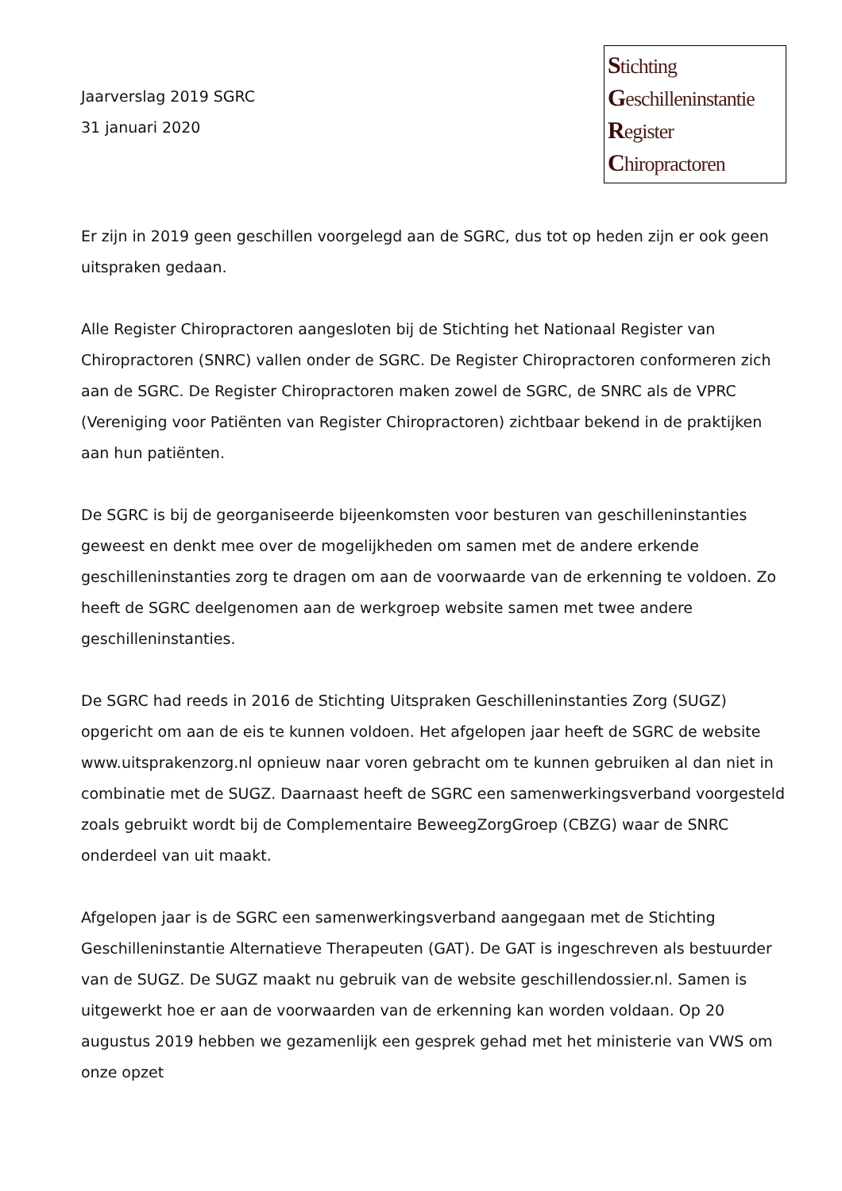Jaarverslag 2019 SGRC
31 januari 2020
Stichting
Geschilleninstantie
Register
Chiropractoren
Er zijn in 2019 geen geschillen voorgelegd aan de SGRC, dus tot op heden zijn er ook geen uitspraken gedaan.
Alle Register Chiropractoren aangesloten bij de Stichting het Nationaal Register van Chiropractoren (SNRC) vallen onder de SGRC. De Register Chiropractoren conformeren zich aan de SGRC. De Register Chiropractoren maken zowel de SGRC, de SNRC als de VPRC (Vereniging voor Patiënten van Register Chiropractoren) zichtbaar bekend in de praktijken aan hun patiënten.
De SGRC is bij de georganiseerde bijeenkomsten voor besturen van geschilleninstanties geweest en denkt mee over de mogelijkheden om samen met de andere erkende geschilleninstanties zorg te dragen om aan de voorwaarde van de erkenning te voldoen. Zo heeft de SGRC deelgenomen aan de werkgroep website samen met twee andere geschilleninstanties.
De SGRC had reeds in 2016 de Stichting Uitspraken Geschilleninstanties Zorg (SUGZ) opgericht om aan de eis te kunnen voldoen. Het afgelopen jaar heeft de SGRC de website www.uitsprakenzorg.nl opnieuw naar voren gebracht om te kunnen gebruiken al dan niet in combinatie met de SUGZ. Daarnaast heeft de SGRC een samenwerkingsverband voorgesteld zoals gebruikt wordt bij de Complementaire BeweegZorgGroep (CBZG) waar de SNRC onderdeel van uit maakt.
Afgelopen jaar is de SGRC een samenwerkingsverband aangegaan met de Stichting Geschilleninstantie Alternatieve Therapeuten (GAT). De GAT is ingeschreven als bestuurder van de SUGZ. De SUGZ maakt nu gebruik van de website geschillendossier.nl. Samen is uitgewerkt hoe er aan de voorwaarden van de erkenning kan worden voldaan. Op 20 augustus 2019 hebben we gezamenlijk een gesprek gehad met het ministerie van VWS om onze opzet